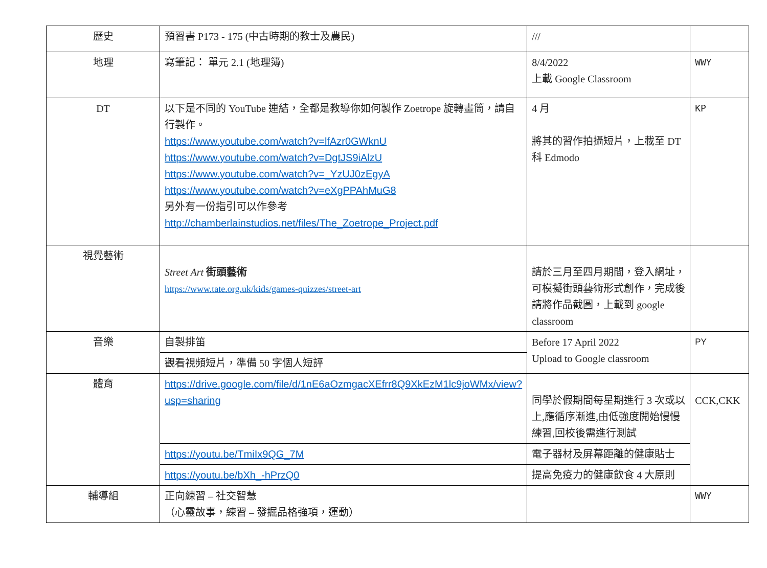| 歷史 | 預習書 P173 - 175 (中古時期的教士及農民) | /// | |
| 地理 | 寫筆記： 單元 2.1 (地理簿) | 8/4/2022 上載 Google Classroom | WWY |
| DT | 以下是不同的 YouTube 連結，全都是教導你如何製作 Zoetrope 旋轉畫筒，請自行製作。 https://www.youtube.com/watch?v=lfAzr0GWknU https://www.youtube.com/watch?v=DgtJS9iAlzU https://www.youtube.com/watch?v=_YzUJ0zEgyA https://www.youtube.com/watch?v=eXgPPAhMuG8 另外有一份指引可以作參考 http://chamberlainstudios.net/files/The_Zoetrope_Project.pdf | 4 月 將其的習作拍攝短片，上載至 DT 科 Edmodo | KP |
| 視覺藝術 | Street Art 街頭藝術 https://www.tate.org.uk/kids/games-quizzes/street-art | 請於三月至四月期間，登入網址，可模擬街頭藝術形式創作，完成後請將作品截圖，上載到 google classroom | |
| 音樂 | 自製排笛 | Before 17 April 2022 Upload to Google classroom | PY |
| | 觀看視頻短片，準備 50 字個人短評 | | |
| 體育 | https://drive.google.com/file/d/1nE6aOzmgacXEfrr8Q9XkEzM1lc9joWMx/view?usp=sharing | 同學於假期間每星期進行 3 次或以上,應循序漸進,由低強度開始慢慢練習,回校後需進行測試 | CCK,CKK |
| | https://youtu.be/TmiIx9QG_7M | 電子器材及屏幕距離的健康貼士 | |
| | https://youtu.be/bXh_-hPrzQ0 | 提高免疫力的健康飲食 4 大原則 | |
| 輔導組 | 正向練習 – 社交智慧 （心靈故事，練習 – 發掘品格強項，運動） | | WWY |